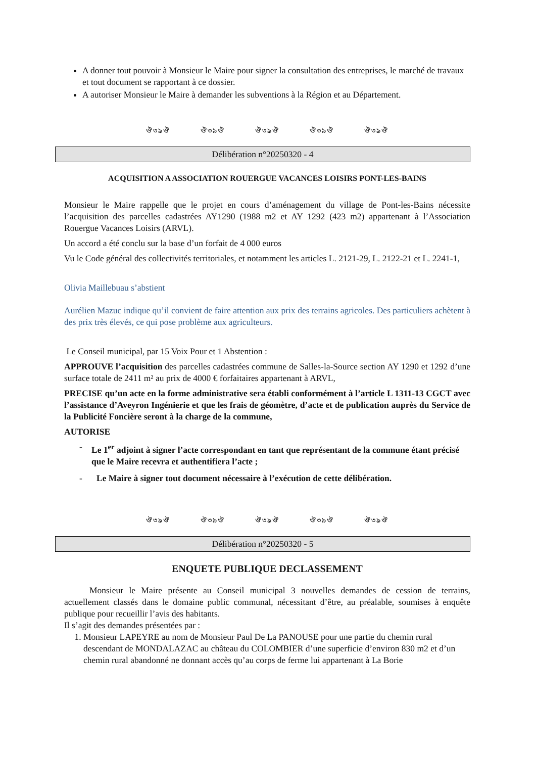A donner tout pouvoir à Monsieur le Maire pour signer la consultation des entreprises, le marché de travaux et tout document se rapportant à ce dossier.
A autoriser Monsieur le Maire à demander les subventions à la Région et au Département.
ঔ৩৯ঔ ঔ৩৯ঔ ঔ৩৯ঔ ঔ৩৯ঔ ঔ৩৯ঔ
Délibération n°20250320 - 4
ACQUISITION A ASSOCIATION ROUERGUE VACANCES LOISIRS PONT-LES-BAINS
Monsieur le Maire rappelle que le projet en cours d’aménagement du village de Pont-les-Bains nécessite l’acquisition des parcelles cadastrées AY1290 (1988 m2 et AY 1292 (423 m2) appartenant à l’Association Rouergue Vacances Loisirs (ARVL).
Un accord a été conclu sur la base d’un forfait de 4 000 euros
Vu le Code général des collectivités territoriales, et notamment les articles L. 2121-29, L. 2122-21 et L. 2241-1,
Olivia Maillebuau s’abstient
Aurélien Mazuc indique qu’il convient de faire attention aux prix des terrains agricoles. Des particuliers achètent à des prix très élevés, ce qui pose problème aux agriculteurs.
Le Conseil municipal, par 15 Voix Pour et 1 Abstention :
APPROUVE l’acquisition des parcelles cadastrées commune de Salles-la-Source section AY 1290 et 1292 d’une surface totale de 2411 m² au prix de 4000 € forfaitaires appartenant à ARVL,
PRECISE qu’un acte en la forme administrative sera établi conformément à l’article L 1311-13 CGCT avec l’assistance d’Aveyron Ingénierie et que les frais de géomètre, d’acte et de publication auprès du Service de la Publicité Foncière seront à la charge de la commune,
AUTORISE
- Le 1<sup>er</sup> adjoint à signer l’acte correspondant en tant que représentant de la commune étant précisé que le Maire recevra et authentifiera l’acte ;
- Le Maire à signer tout document nécessaire à l’exécution de cette délibération.
ঔ৩৯ঔ ঔ৩৯ঔ ঔ৩৯ঔ ঔ৩৯ঔ ঔ৩৯ঔ
Délibération n°20250320 - 5
ENQUETE PUBLIQUE DECLASSEMENT
Monsieur le Maire présente au Conseil municipal 3 nouvelles demandes de cession de terrains, actuellement classés dans le domaine public communal, nécessitant d’être, au préalable, soumises à enquête publique pour recueillir l’avis des habitants.
Il s’agit des demandes présentées par :
1. Monsieur LAPEYRE au nom de Monsieur Paul De La PANOUSE pour une partie du chemin rural descendant de MONDALAZAC au château du COLOMBIER d’une superficie d’environ 830 m2 et d’un chemin rural abandonné ne donnant accès qu’au corps de ferme lui appartenant à La Borie